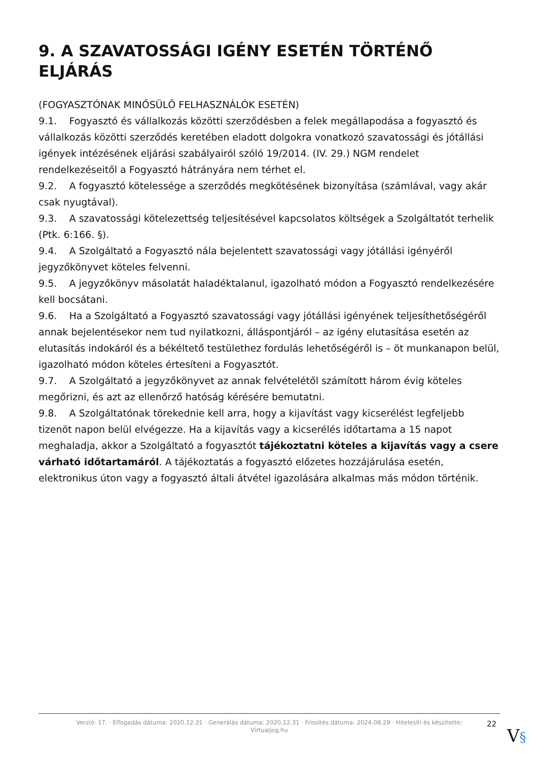9. A SZAVATOSSÁGI IGÉNY ESETÉN TÖRTÉNŐ ELJÁRÁS
(FOGYASZTÓNAK MINŐSÜLŐ FELHASZNÁLÓK ESETÉN)
9.1. Fogyasztó és vállalkozás közötti szerződésben a felek megállapodása a fogyasztó és vállalkozás közötti szerződés keretében eladott dolgokra vonatkozó szavatossági és jótállási igények intézésének eljárási szabályairól szóló 19/2014. (IV. 29.) NGM rendelet rendelkezéseitől a Fogyasztó hátrányára nem térhet el.
9.2. A fogyasztó kötelessége a szerződés megkötésének bizonyítása (számlával, vagy akár csak nyugtával).
9.3. A szavatossági kötelezettség teljesítésével kapcsolatos költségek a Szolgáltatót terhelik (Ptk. 6:166. §).
9.4. A Szolgáltató a Fogyasztó nála bejelentett szavatossági vagy jótállási igényéről jegyzőkönyvet köteles felvenni.
9.5. A jegyzőkönyv másolatát haladéktalanul, igazolható módon a Fogyasztó rendelkezésére kell bocsátani.
9.6. Ha a Szolgáltató a Fogyasztó szavatossági vagy jótállási igényének teljesíthetőségéről annak bejelentésekor nem tud nyilatkozni, álláspontjáról – az igény elutasítása esetén az elutasítás indokáról és a békéltető testülethez fordulás lehetőségéről is – öt munkanapon belül, igazolható módon köteles értesíteni a Fogyasztót.
9.7. A Szolgáltató a jegyzőkönyvet az annak felvételétől számított három évig köteles megőrizni, és azt az ellenőrző hatóság kérésére bemutatni.
9.8. A Szolgáltatónak törekednie kell arra, hogy a kijavítást vagy kicserélést legfeljebb tizenöt napon belül elvégezze. Ha a kijavítás vagy a kicserélés időtartama a 15 napot meghaladja, akkor a Szolgáltató a fogyasztót tájékoztatni köteles a kijavítás vagy a csere várható időtartamáról. A tájékoztatás a fogyasztó előzetes hozzájárulása esetén, elektronikus úton vagy a fogyasztó általi átvétel igazolására alkalmas más módon történik.
Verzió: 17. · Elfogadás dátuma: 2020.12.31 · Generálás dátuma: 2020.12.31 · Frissítés dátuma: 2024.08.29 · Hitelesíti és készítette: Virtualjog.hu
22
V§